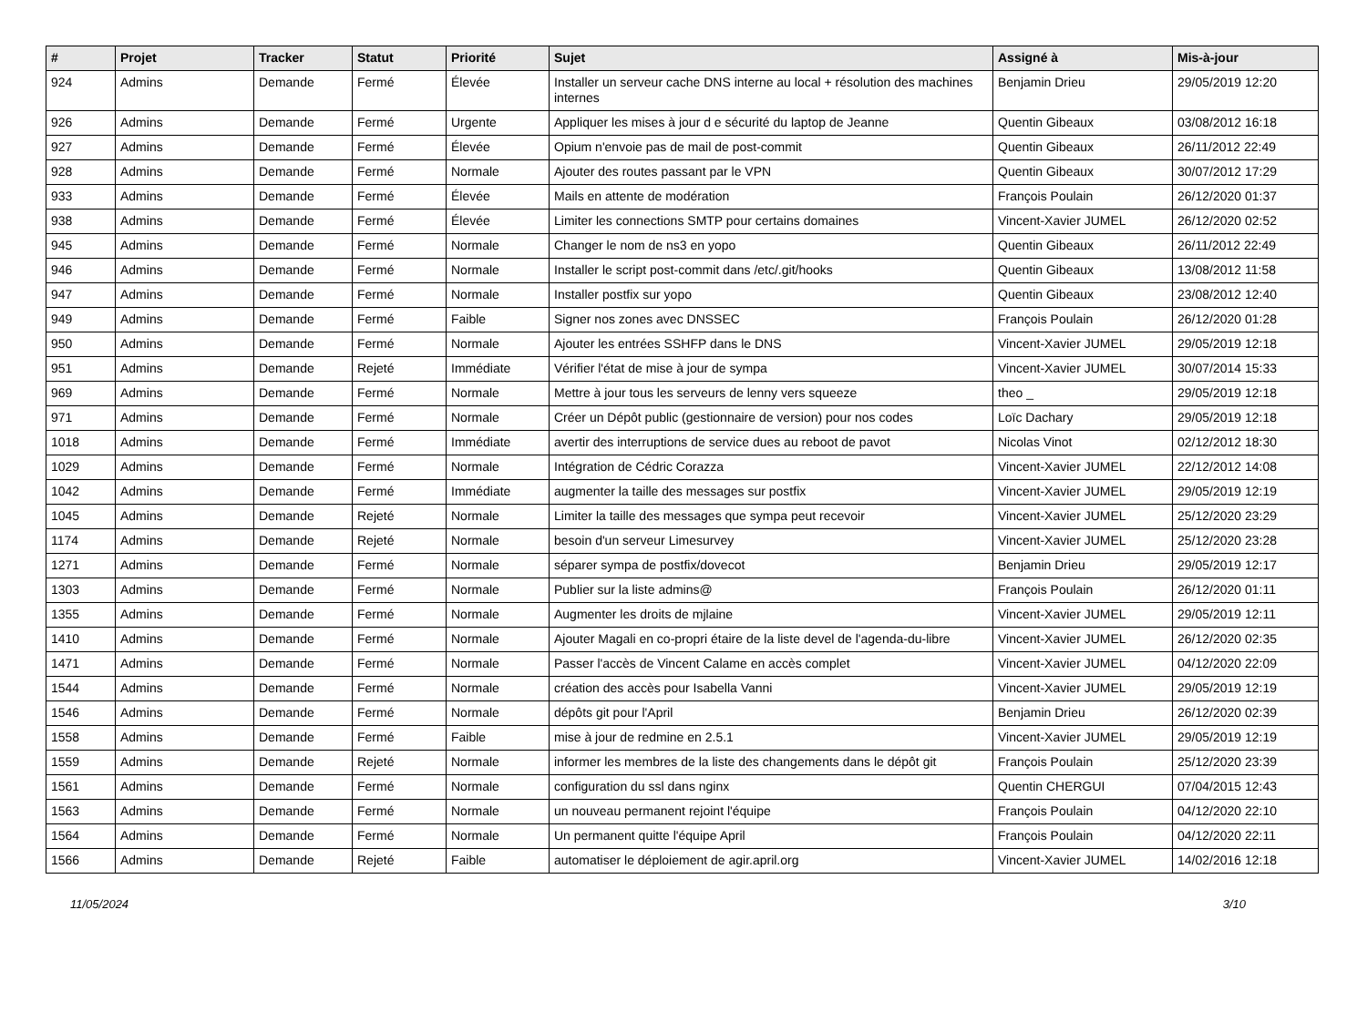| # | Projet | Tracker | Statut | Priorité | Sujet | Assigné à | Mis-à-jour |
| --- | --- | --- | --- | --- | --- | --- | --- |
| 924 | Admins | Demande | Fermé | Élevée | Installer un serveur cache DNS interne au local + résolution des machines internes | Benjamin Drieu | 29/05/2019 12:20 |
| 926 | Admins | Demande | Fermé | Urgente | Appliquer les mises à jour d e sécurité du laptop de Jeanne | Quentin Gibeaux | 03/08/2012 16:18 |
| 927 | Admins | Demande | Fermé | Élevée | Opium n'envoie pas de mail de post-commit | Quentin Gibeaux | 26/11/2012 22:49 |
| 928 | Admins | Demande | Fermé | Normale | Ajouter des routes passant par le VPN | Quentin Gibeaux | 30/07/2012 17:29 |
| 933 | Admins | Demande | Fermé | Élevée | Mails en attente de modération | François Poulain | 26/12/2020 01:37 |
| 938 | Admins | Demande | Fermé | Élevée | Limiter les connections SMTP pour certains domaines | Vincent-Xavier JUMEL | 26/12/2020 02:52 |
| 945 | Admins | Demande | Fermé | Normale | Changer le nom de ns3 en yopo | Quentin Gibeaux | 26/11/2012 22:49 |
| 946 | Admins | Demande | Fermé | Normale | Installer le script post-commit dans /etc/.git/hooks | Quentin Gibeaux | 13/08/2012 11:58 |
| 947 | Admins | Demande | Fermé | Normale | Installer postfix sur yopo | Quentin Gibeaux | 23/08/2012 12:40 |
| 949 | Admins | Demande | Fermé | Faible | Signer nos zones avec DNSSEC | François Poulain | 26/12/2020 01:28 |
| 950 | Admins | Demande | Fermé | Normale | Ajouter les entrées SSHFP dans le DNS | Vincent-Xavier JUMEL | 29/05/2019 12:18 |
| 951 | Admins | Demande | Rejeté | Immédiate | Vérifier l'état de mise à jour de sympa | Vincent-Xavier JUMEL | 30/07/2014 15:33 |
| 969 | Admins | Demande | Fermé | Normale | Mettre à jour tous les serveurs de lenny vers squeeze | theo _ | 29/05/2019 12:18 |
| 971 | Admins | Demande | Fermé | Normale | Créer un Dépôt public (gestionnaire de version) pour nos codes | Loïc Dachary | 29/05/2019 12:18 |
| 1018 | Admins | Demande | Fermé | Immédiate | avertir des interruptions de service dues au reboot de pavot | Nicolas Vinot | 02/12/2012 18:30 |
| 1029 | Admins | Demande | Fermé | Normale | Intégration de Cédric Corazza | Vincent-Xavier JUMEL | 22/12/2012 14:08 |
| 1042 | Admins | Demande | Fermé | Immédiate | augmenter la taille des messages sur postfix | Vincent-Xavier JUMEL | 29/05/2019 12:19 |
| 1045 | Admins | Demande | Rejeté | Normale | Limiter la taille des messages que sympa peut recevoir | Vincent-Xavier JUMEL | 25/12/2020 23:29 |
| 1174 | Admins | Demande | Rejeté | Normale | besoin d'un serveur Limesurvey | Vincent-Xavier JUMEL | 25/12/2020 23:28 |
| 1271 | Admins | Demande | Fermé | Normale | séparer sympa de postfix/dovecot | Benjamin Drieu | 29/05/2019 12:17 |
| 1303 | Admins | Demande | Fermé | Normale | Publier sur la liste admins@ | François Poulain | 26/12/2020 01:11 |
| 1355 | Admins | Demande | Fermé | Normale | Augmenter les droits de mjlaine | Vincent-Xavier JUMEL | 29/05/2019 12:11 |
| 1410 | Admins | Demande | Fermé | Normale | Ajouter Magali en co-propri étaire de la liste devel de l'agenda-du-libre | Vincent-Xavier JUMEL | 26/12/2020 02:35 |
| 1471 | Admins | Demande | Fermé | Normale | Passer l'accès de Vincent Calame en accès complet | Vincent-Xavier JUMEL | 04/12/2020 22:09 |
| 1544 | Admins | Demande | Fermé | Normale | création des accès pour Isabella Vanni | Vincent-Xavier JUMEL | 29/05/2019 12:19 |
| 1546 | Admins | Demande | Fermé | Normale | dépôts git pour l'April | Benjamin Drieu | 26/12/2020 02:39 |
| 1558 | Admins | Demande | Fermé | Faible | mise à jour de redmine en 2.5.1 | Vincent-Xavier JUMEL | 29/05/2019 12:19 |
| 1559 | Admins | Demande | Rejeté | Normale | informer les membres de la liste des changements dans le dépôt git | François Poulain | 25/12/2020 23:39 |
| 1561 | Admins | Demande | Fermé | Normale | configuration du ssl dans nginx | Quentin CHERGUI | 07/04/2015 12:43 |
| 1563 | Admins | Demande | Fermé | Normale | un nouveau permanent rejoint l'équipe | François Poulain | 04/12/2020 22:10 |
| 1564 | Admins | Demande | Fermé | Normale | Un permanent quitte l'équipe April | François Poulain | 04/12/2020 22:11 |
| 1566 | Admins | Demande | Rejeté | Faible | automatiser le déploiement de agir.april.org | Vincent-Xavier JUMEL | 14/02/2016 12:18 |
11/05/2024 3/10